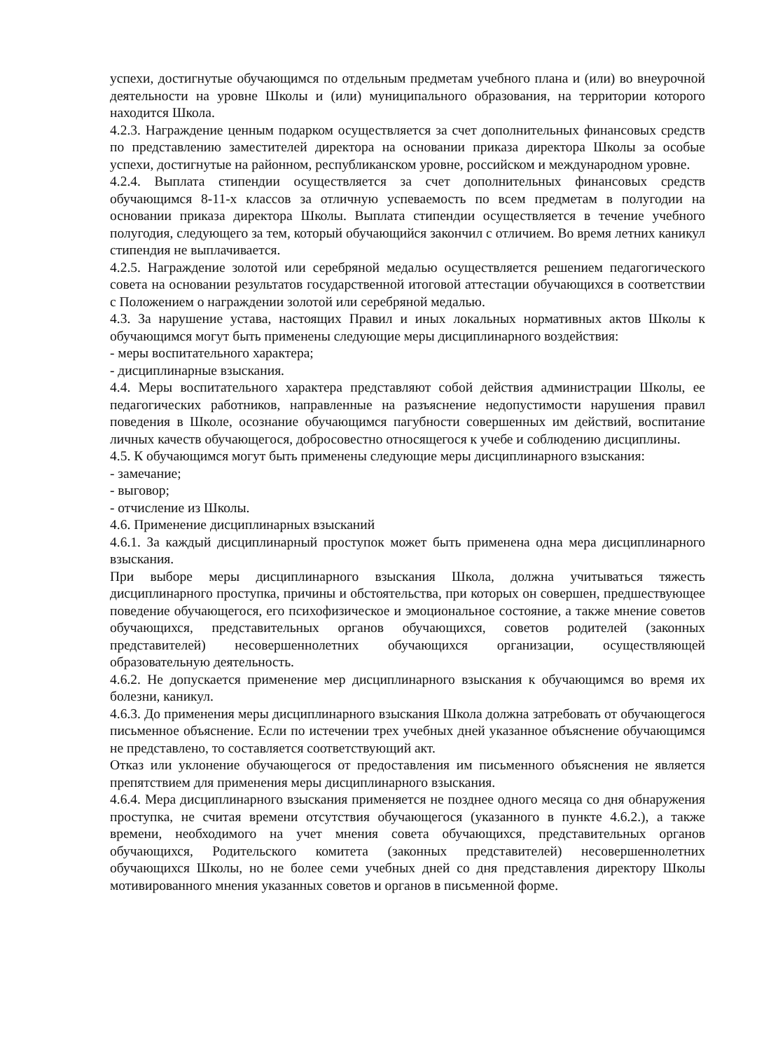успехи, достигнутые обучающимся по отдельным предметам учебного плана и (или) во внеурочной деятельности на уровне Школы и (или) муниципального образования, на территории которого находится Школа.
4.2.3. Награждение ценным подарком осуществляется за счет дополнительных финансовых средств по представлению заместителей директора на основании приказа директора Школы за особые успехи, достигнутые на районном, республиканском уровне, российском и международном уровне.
4.2.4. Выплата стипендии осуществляется за счет дополнительных финансовых средств обучающимся 8-11-х классов за отличную успеваемость по всем предметам в полугодии на основании приказа директора Школы. Выплата стипендии осуществляется в течение учебного полугодия, следующего за тем, который обучающийся закончил с отличием. Во время летних каникул стипендия не выплачивается.
4.2.5. Награждение золотой или серебряной медалью осуществляется решением педагогического совета на основании результатов государственной итоговой аттестации обучающихся в соответствии с Положением о награждении золотой или серебряной медалью.
4.3. За нарушение устава, настоящих Правил и иных локальных нормативных актов Школы к обучающимся могут быть применены следующие меры дисциплинарного воздействия:
- меры воспитательного характера;
- дисциплинарные взыскания.
4.4. Меры воспитательного характера представляют собой действия администрации Школы, ее педагогических работников, направленные на разъяснение недопустимости нарушения правил поведения в Школе, осознание обучающимся пагубности совершенных им действий, воспитание личных качеств обучающегося, добросовестно относящегося к учебе и соблюдению дисциплины.
4.5. К обучающимся могут быть применены следующие меры дисциплинарного взыскания:
- замечание;
- выговор;
- отчисление из Школы.
4.6. Применение дисциплинарных взысканий
4.6.1. За каждый дисциплинарный проступок может быть применена одна мера дисциплинарного взыскания.
При выборе меры дисциплинарного взыскания Школа, должна учитываться тяжесть дисциплинарного проступка, причины и обстоятельства, при которых он совершен, предшествующее поведение обучающегося, его психофизическое и эмоциональное состояние, а также мнение советов обучающихся, представительных органов обучающихся, советов родителей (законных представителей) несовершеннолетних обучающихся организации, осуществляющей образовательную деятельность.
4.6.2. Не допускается применение мер дисциплинарного взыскания к обучающимся во время их болезни, каникул.
4.6.3. До применения меры дисциплинарного взыскания Школа должна затребовать от обучающегося письменное объяснение. Если по истечении трех учебных дней указанное объяснение обучающимся не представлено, то составляется соответствующий акт.
Отказ или уклонение обучающегося от предоставления им письменного объяснения не является препятствием для применения меры дисциплинарного взыскания.
4.6.4. Мера дисциплинарного взыскания применяется не позднее одного месяца со дня обнаружения проступка, не считая времени отсутствия обучающегося (указанного в пункте 4.6.2.), а также времени, необходимого на учет мнения совета обучающихся, представительных органов обучающихся, Родительского комитета (законных представителей) несовершеннолетних обучающихся Школы, но не более семи учебных дней со дня представления директору Школы мотивированного мнения указанных советов и органов в письменной форме.